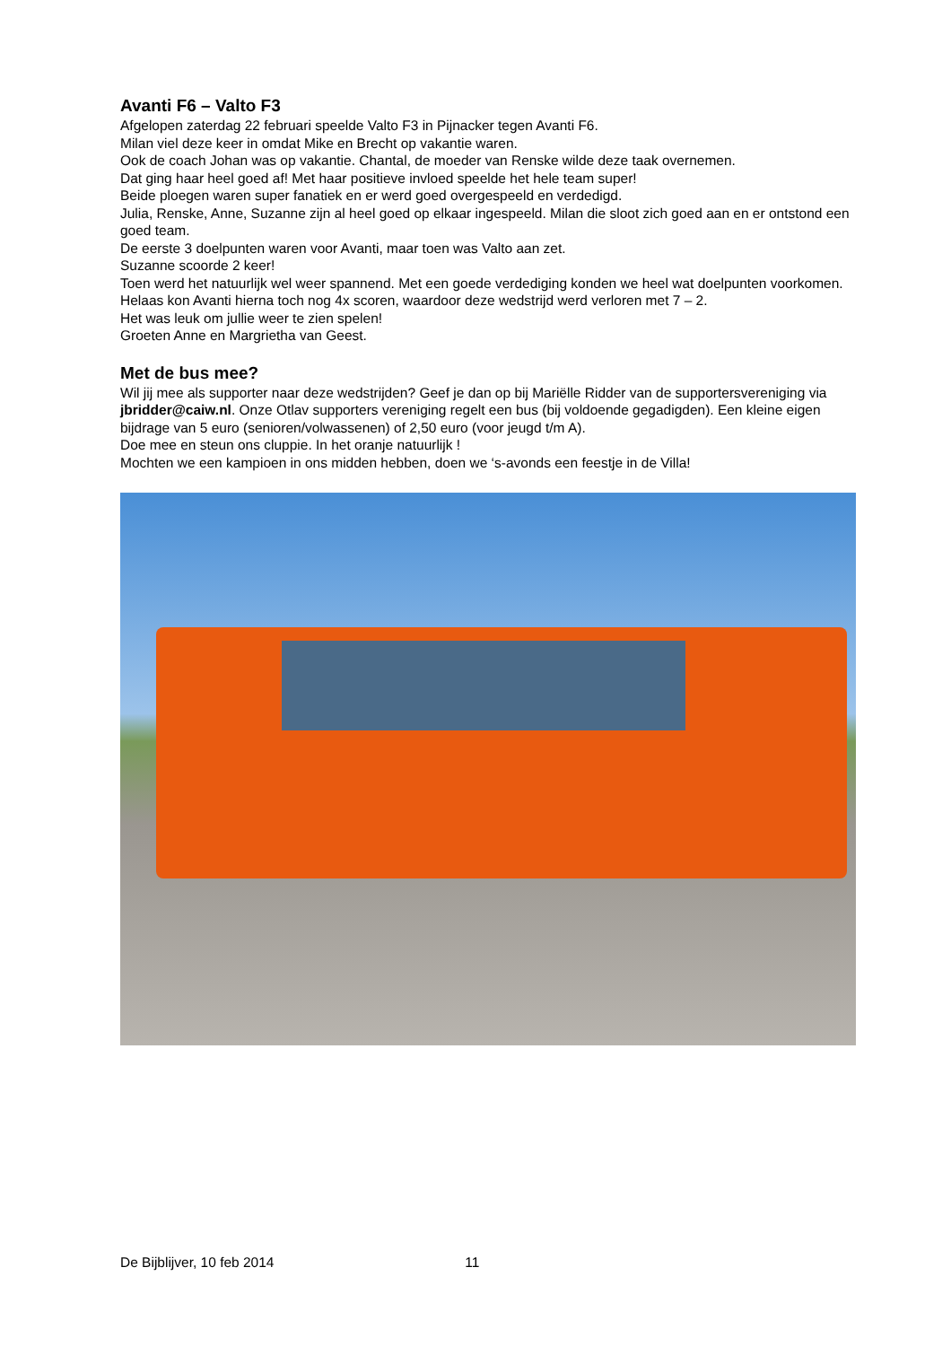Avanti F6 – Valto F3
Afgelopen zaterdag 22 februari speelde Valto F3 in Pijnacker tegen Avanti F6.
Milan viel deze keer in omdat Mike en Brecht op vakantie waren.
Ook de coach Johan was op vakantie. Chantal, de moeder van Renske wilde deze taak overnemen.
Dat ging haar heel goed af! Met haar positieve invloed speelde het hele team super!
Beide ploegen waren super fanatiek en er werd goed overgespeeld en verdedigd.
Julia, Renske, Anne, Suzanne zijn al heel goed op elkaar ingespeeld. Milan die sloot zich goed aan en er ontstond een goed team.
De eerste 3 doelpunten waren voor Avanti, maar toen was Valto aan zet.
Suzanne scoorde 2 keer!
Toen werd het natuurlijk wel weer spannend. Met een goede verdediging konden we heel wat doelpunten voorkomen.
Helaas kon Avanti hierna toch nog 4x scoren, waardoor deze wedstrijd werd verloren met 7 – 2.
Het was leuk om jullie weer te zien spelen!
Groeten Anne en Margrietha van Geest.
Met de bus mee?
Wil jij mee als supporter naar deze wedstrijden? Geef je dan op bij Mariëlle Ridder van de supportersvereniging via jbridder@caiw.nl. Onze Otlav supporters vereniging regelt een bus (bij voldoende gegadigden). Een kleine eigen bijdrage van 5 euro (senioren/volwassenen) of 2,50 euro (voor jeugd t/m A).
Doe mee en steun ons cluppie. In het oranje natuurlijk !
Mochten we een kampioen in ons midden hebben, doen we ‘s-avonds een feestje in de Villa!
De Bijblijver, 10 feb 2014 11